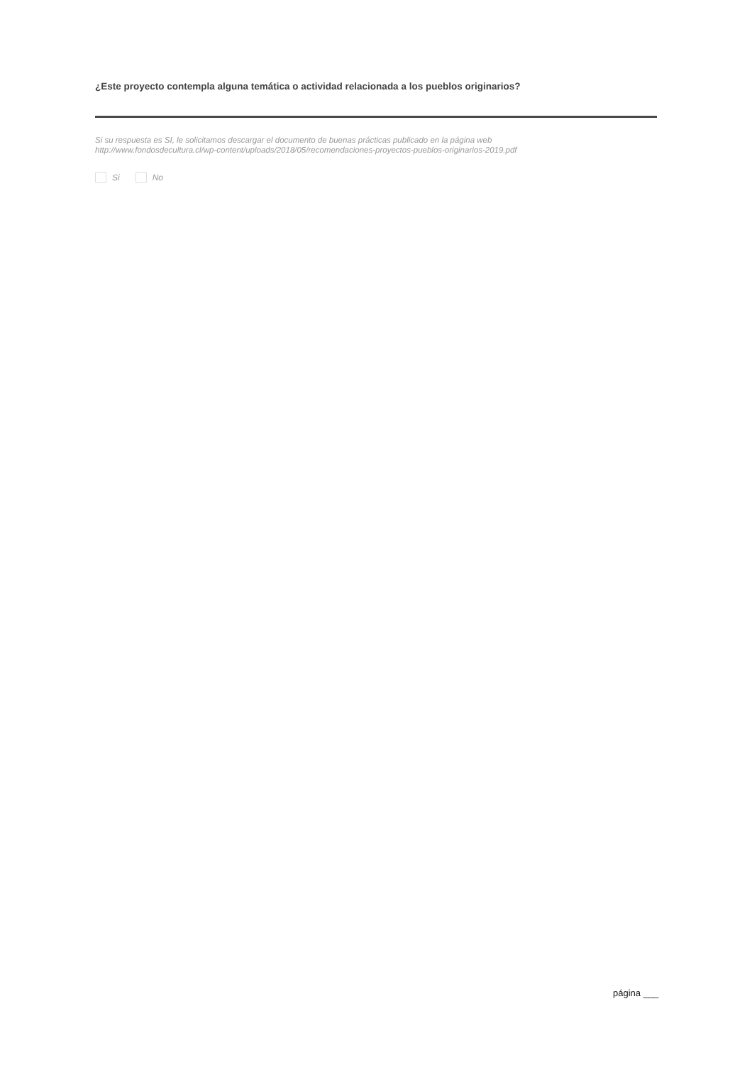¿Este proyecto contempla alguna temática o actividad relacionada a los pueblos originarios?
Si su respuesta es SI, le solicitamos descargar el documento de buenas prácticas publicado en la página web
http://www.fondosdecultura.cl/wp-content/uploads/2018/05/recomendaciones-proyectos-pueblos-originarios-2019.pdf
Si No
página ___